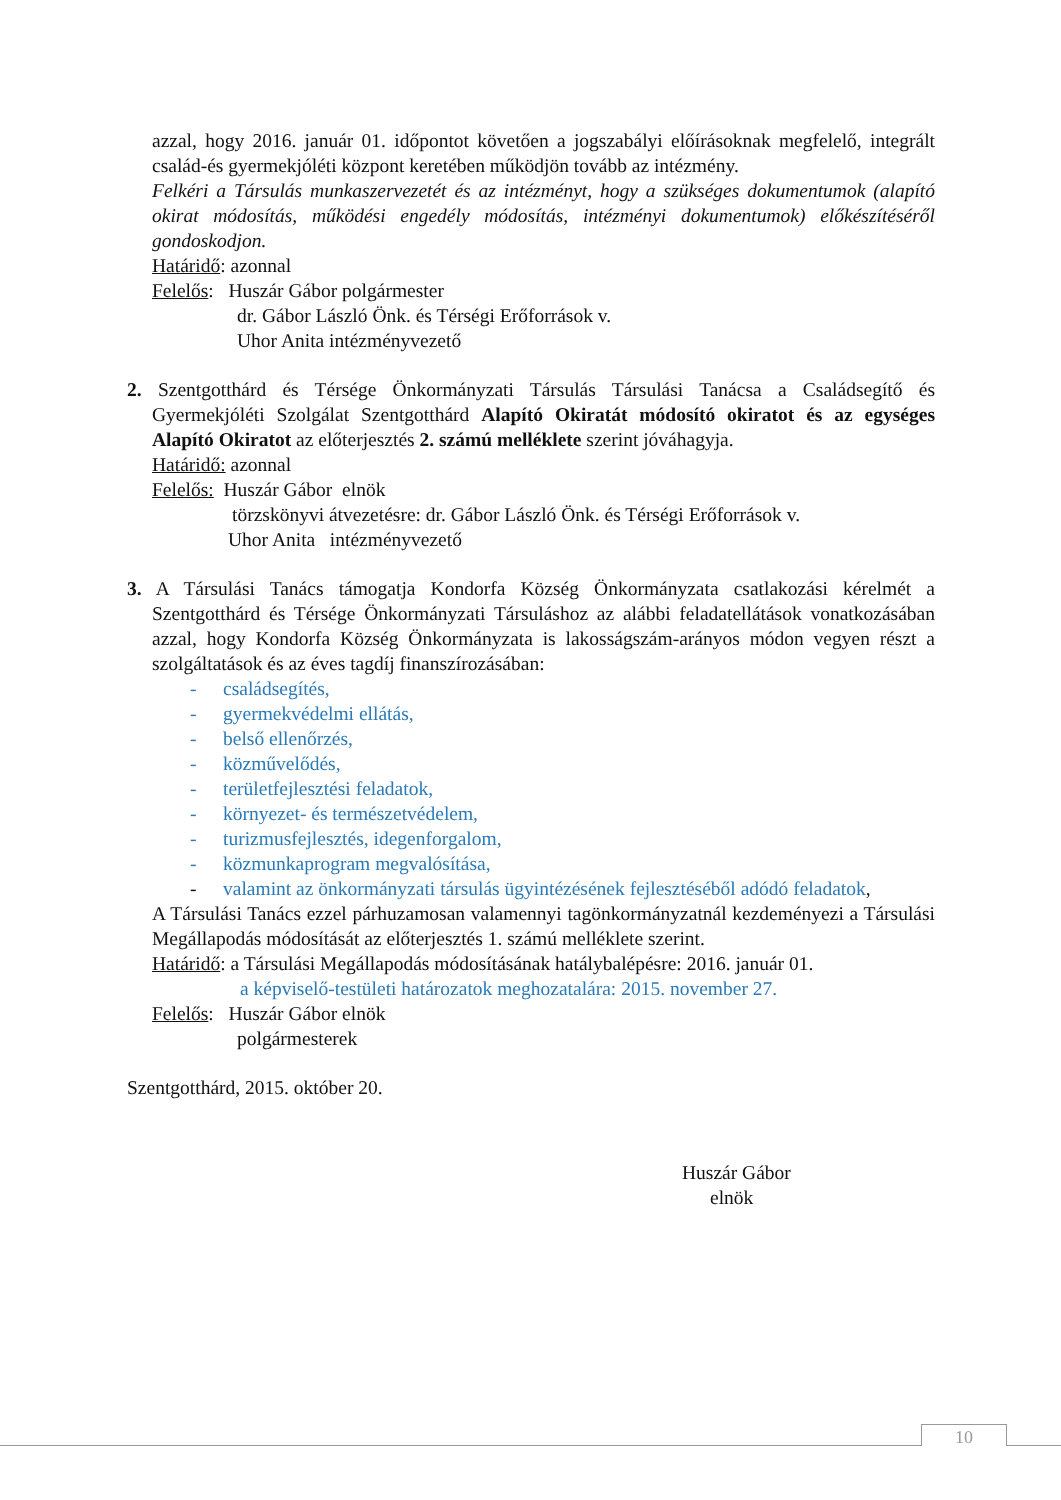azzal, hogy 2016. január 01. időpontot követően a jogszabályi előírásoknak megfelelő, integrált család-és gyermekjóléti központ keretében működjön tovább az intézmény.
Felkéri a Társulás munkaszervezetét és az intézményt, hogy a szükséges dokumentumok (alapító okirat módosítás, működési engedély módosítás, intézményi dokumentumok) előkészítéséről gondoskodjon.
Határidő: azonnal
Felelős: Huszár Gábor polgármester
dr. Gábor László Önk. és Térségi Erőforrások v.
Uhor Anita intézményvezető
2. Szentgotthárd és Térsége Önkormányzati Társulás Társulási Tanácsa a Családsegítő és Gyermekjóléti Szolgálat Szentgotthárd Alapító Okiratát módosító okiratot és az egységes Alapító Okiratot az előterjesztés 2. számú melléklete szerint jóváhagyja.
Határidő: azonnal
Felelős: Huszár Gábor elnök
törzskönyvi átvezetésre: dr. Gábor László Önk. és Térségi Erőforrások v.
Uhor Anita intézményvezető
3. A Társulási Tanács támogatja Kondorfa Község Önkormányzata csatlakozási kérelmét a Szentgotthárd és Térsége Önkormányzati Társuláshoz az alábbi feladatellátások vonatkozásában azzal, hogy Kondorfa Község Önkormányzata is lakosságszám-arányos módon vegyen részt a szolgáltatások és az éves tagdíj finanszírozásában:
- családsegítés,
- gyermekvédelmi ellátás,
- belső ellenőrzés,
- közművelődés,
- területfejlesztési feladatok,
- környezet- és természetvédelem,
- turizmusfejlesztés, idegenforgalom,
- közmunkaprogram megvalósítása,
- valamint az önkormányzati társulás ügyintézésének fejlesztéséből adódó feladatok,
A Társulási Tanács ezzel párhuzamosan valamennyi tagönkormányzatnál kezdeményezi a Társulási Megállapodás módosítását az előterjesztés 1. számú melléklete szerint.
Határidő: a Társulási Megállapodás módosításának hatálybalépésre: 2016. január 01.
a képviselő-testületi határozatok meghozatalára: 2015. november 27.
Felelős: Huszár Gábor elnök
polgármesterek
Szentgotthárd, 2015. október 20.
Huszár Gábor
elnök
10